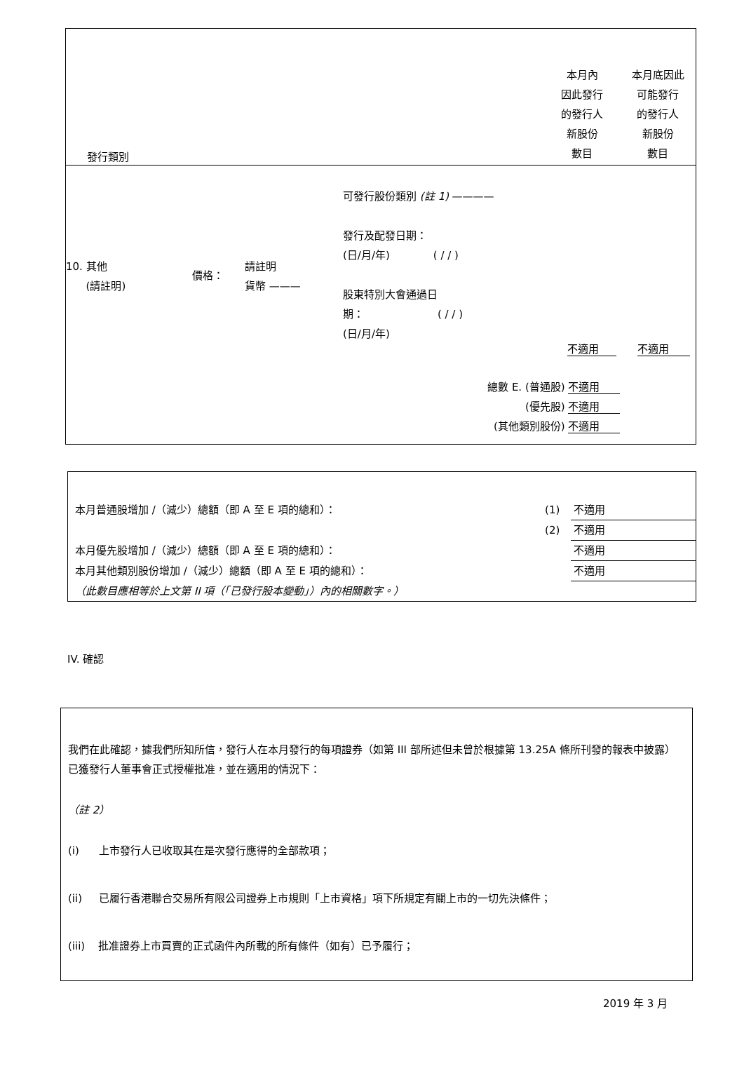| 發行類別 | | 本月內 因此發行 的發行人 新股份 數目 | 本月底因此 可能發行 的發行人 新股份 數目 |
10. 其他
(請註明)
價格：
請註明
貨幣 ———
可發行股份類別 (註 1) ————
發行及配發日期：
(日/月/年) ( / / )
股東特別大會通過日
期： ( / / )
(日/月/年)
不適用 不適用
總數 E. (普通股) 不適用
(優先股) 不適用
(其他類別股份) 不適用
| 本月普通股增加 /（減少）總額（即 A 至 E 項的總和）： | (1) | 不適用 |
| | (2) | 不適用 |
| 本月優先股增加 /（減少）總額（即 A 至 E 項的總和）： | | 不適用 |
| 本月其他類別股份增加 /（減少）總額（即 A 至 E 項的總和）： | | 不適用 |
| （此數目應相等於上文第 II 項（「已發行股本變動」）內的相關數字。） | | |
IV. 確認
我們在此確認，據我們所知所信，發行人在本月發行的每項證券（如第 III 部所述但未曾於根據第 13.25A 條所刊發的報表中披露）已獲發行人董事會正式授權批准，並在適用的情況下：
（註 2）
(i) 上市發行人已收取其在是次發行應得的全部款項；
(ii) 已履行香港聯合交易所有限公司證券上市規則「上市資格」項下所規定有關上市的一切先決條件；
(iii) 批准證券上市買賣的正式函件內所載的所有條件（如有）已予履行；
2019 年 3 月